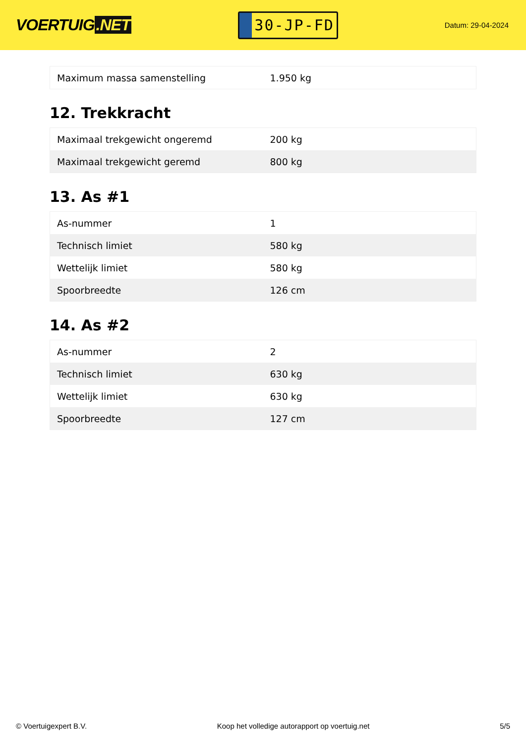VOERTUIG.NET
30-JP-FD
Datum: 29-04-2024
| Maximum massa samenstelling | 1.950 kg |
12. Trekkracht
| Maximaal trekgewicht ongeremd | 200 kg |
| Maximaal trekgewicht geremd | 800 kg |
13. As #1
| As-nummer | 1 |
| Technisch limiet | 580 kg |
| Wettelijk limiet | 580 kg |
| Spoorbreedte | 126 cm |
14. As #2
| As-nummer | 2 |
| Technisch limiet | 630 kg |
| Wettelijk limiet | 630 kg |
| Spoorbreedte | 127 cm |
© Voertuigexpert B.V. Koop het volledige autorapport op voertuig.net 5/5